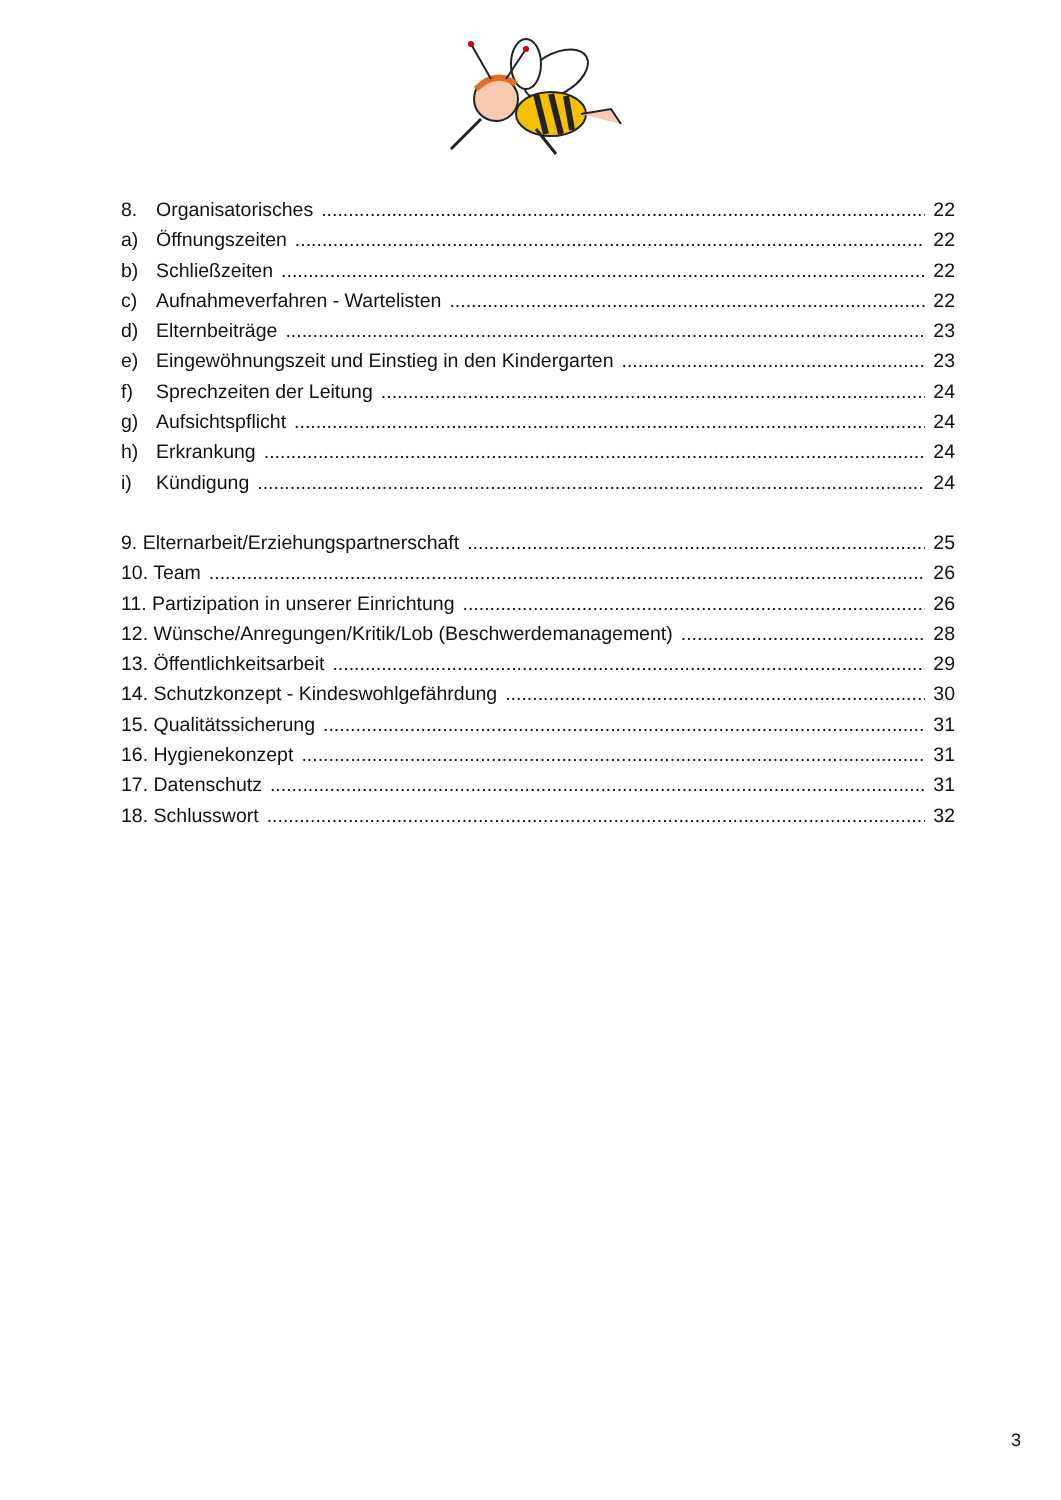8. Organisatorisches 22
a) Öffnungszeiten 22
b) Schließzeiten 22
c) Aufnahmeverfahren - Wartelisten 22
d) Elternbeiträge 23
e) Eingewöhnungszeit und Einstieg in den Kindergarten 23
f) Sprechzeiten der Leitung 24
g) Aufsichtspflicht 24
h) Erkrankung 24
i) Kündigung 24
9. Elternarbeit/Erziehungspartnerschaft 25
10. Team 26
11. Partizipation in unserer Einrichtung 26
12. Wünsche/Anregungen/Kritik/Lob (Beschwerdemanagement) 28
13. Öffentlichkeitsarbeit 29
14. Schutzkonzept - Kindeswohlgefährdung 30
15. Qualitätssicherung 31
16. Hygienekonzept 31
17. Datenschutz 31
18. Schlusswort 32
3